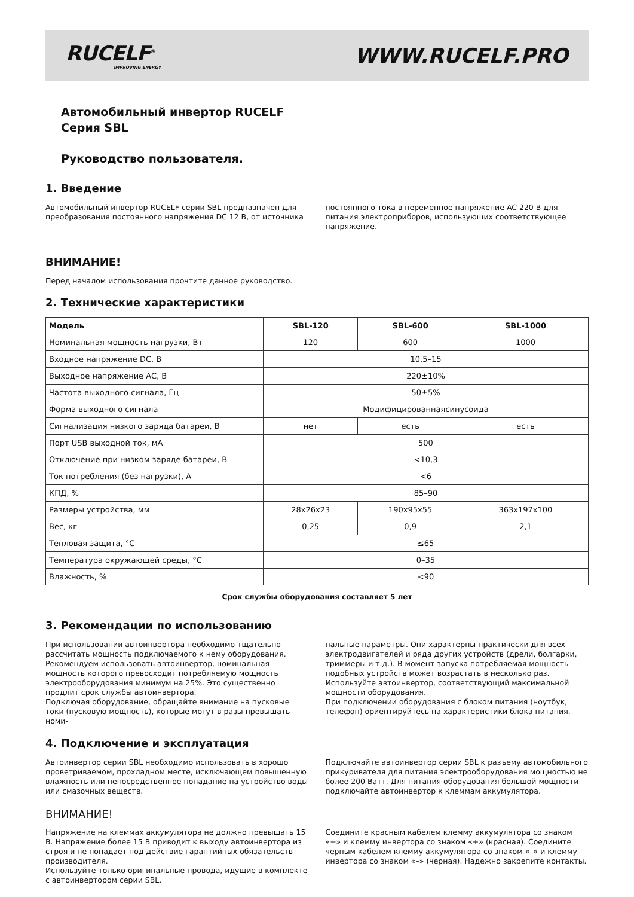RUCELF<sup>®</sup>
IMPROVING ENERGY
WWW.RUCELF.PRO
Автомобильный инвертор RUCELF
Серия SBL
Руководство пользователя.
1. Введение
Автомобильный инвертор RUCELF серии SBL предназначен для преобразования постоянного напряжения DC 12 В, от источника
постоянного тока в переменное напряжение AC 220 В для питания электроприборов, использующих соответствующее напряжение.
ВНИМАНИЕ!
Перед началом использования прочтите данное руководство.
2. Технические характеристики
| Модель | SBL-120 | SBL-600 | SBL-1000 |
| --- | --- | --- | --- |
| Номинальная мощность нагрузки, Вт | 120 | 600 | 1000 |
| Входное напряжение DC, В | 10,5–15 | | |
| Выходное напряжение AC, В | 220±10% | | |
| Частота выходного сигнала, Гц | 50±5% | | |
| Форма выходного сигнала | Модифицированнаясинусоида | | |
| Сигнализация низкого заряда батареи, В | нет | есть | есть |
| Порт USB выходной ток, мА | 500 | | |
| Отключение при низком заряде батареи, В | <10,3 | | |
| Ток потребления (без нагрузки), А | <6 | | |
| КПД, % | 85–90 | | |
| Размеры устройства, мм | 28x26x23 | 190x95x55 | 363x197x100 |
| Вес, кг | 0,25 | 0,9 | 2,1 |
| Тепловая защита, °С | ≤65 | | |
| Температура окружающей среды, °С | 0–35 | | |
| Влажность, % | <90 | | |
Срок службы оборудования составляет 5 лет
3. Рекомендации по использованию
При использовании автоинвертора необходимо тщательно рассчитать мощность подключаемого к нему оборудования. Рекомендуем использовать автоинвертор, номинальная мощность которого превосходит потребляемую мощность электрооборудования минимум на 25%. Это существенно продлит срок службы автоинвертора.
Подключая оборудование, обращайте внимание на пусковые токи (пусковую мощность), которые могут в разы превышать номи-
нальные параметры. Они характерны практически для всех электродвигателей и ряда других устройств (дрели, болгарки, триммеры и т.д.). В момент запуска потребляемая мощность подобных устройств может возрастать в несколько раз. Используйте автоинвертор, соответствующий максимальной мощности оборудования.
При подключении оборудования с блоком питания (ноутбук, телефон) ориентируйтесь на характеристики блока питания.
4. Подключение и эксплуатация
Автоинвертор серии SBL необходимо использовать в хорошо проветриваемом, прохладном месте, исключающем повышенную влажность или непосредственное попадание на устройство воды или смазочных веществ.
Подключайте автоинвертор серии SBL к разъему автомобильного прикуривателя для питания электрооборудования мощностью не более 200 Ватт. Для питания оборудования большой мощности подключайте автоинвертор к клеммам аккумулятора.
ВНИМАНИЕ!
Напряжение на клеммах аккумулятора не должно превышать 15 В. Напряжение более 15 В приводит к выходу автоинвертора из строя и не попадает под действие гарантийных обязательств производителя.
Используйте только оригинальные провода, идущие в комплекте с автоинвертором серии SBL.
Соедините красным кабелем клемму аккумулятора со знаком «+» и клемму инвертора со знаком «+» (красная). Соедините черным кабелем клемму аккумулятора со знаком «–» и клемму инвертора со знаком «–» (черная). Надежно закрепите контакты.